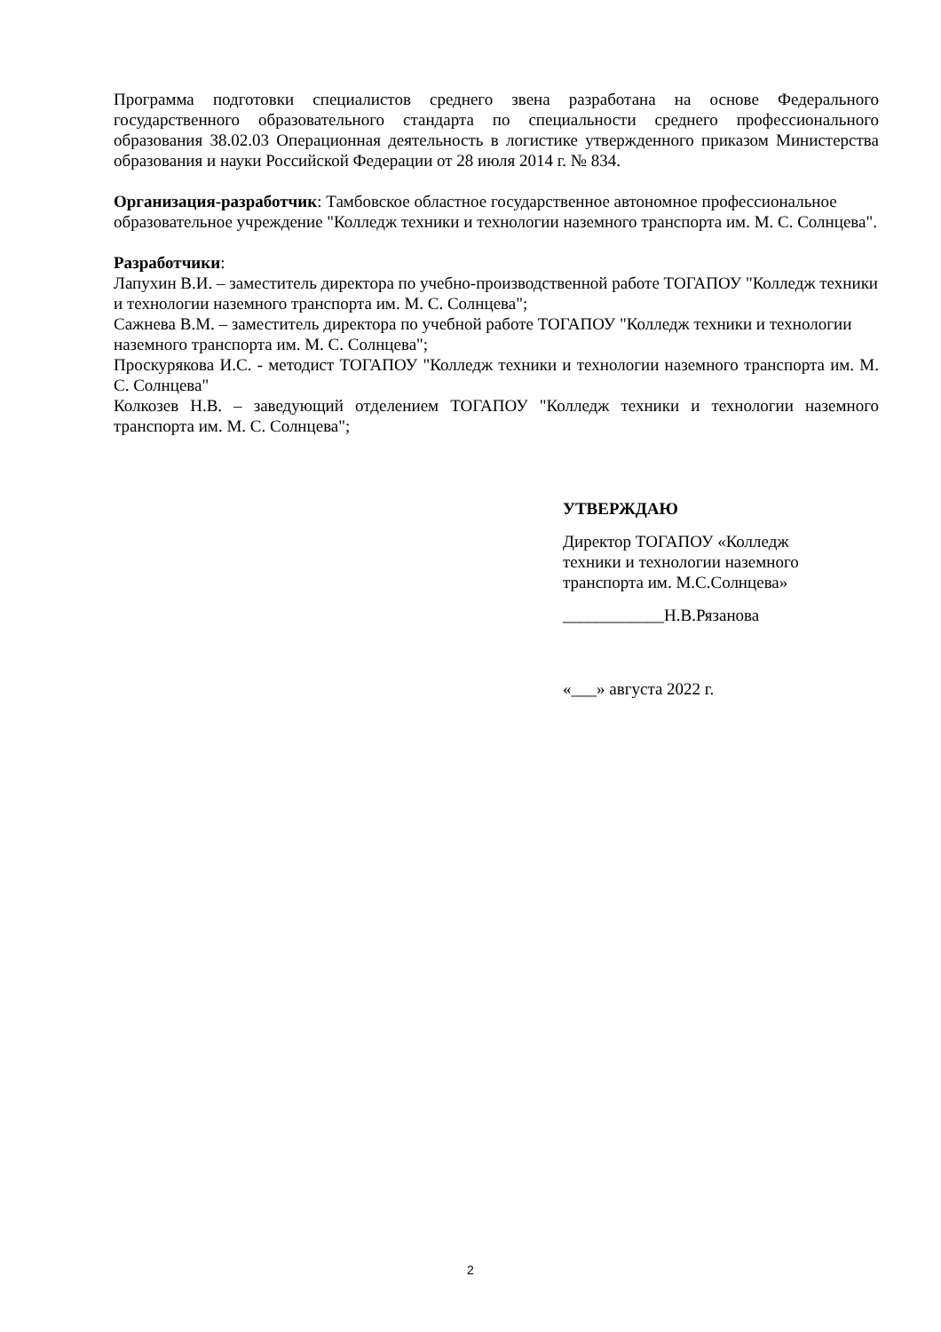Программа подготовки специалистов среднего звена разработана на основе Федерального государственного образовательного стандарта по специальности среднего профессионального образования 38.02.03 Операционная деятельность в логистике утвержденного приказом Министерства образования и науки Российской Федерации от 28 июля 2014 г. № 834.
Организация-разработчик: Тамбовское областное государственное автономное профессиональное образовательное учреждение "Колледж техники и технологии наземного транспорта им. М. С. Солнцева".
Разработчики:
Лапухин В.И. – заместитель директора по учебно-производственной работе ТОГАПОУ "Колледж техники и технологии наземного транспорта им. М. С. Солнцева";
Сажнева В.М. – заместитель директора по учебной работе ТОГАПОУ "Колледж техники и технологии наземного транспорта им. М. С. Солнцева";
Проскурякова И.С. - методист ТОГАПОУ "Колледж техники и технологии наземного транспорта им. М. С. Солнцева"
Колкозев Н.В. – заведующий отделением ТОГАПОУ "Колледж техники и технологии наземного транспорта им. М. С. Солнцева";
УТВЕРЖДАЮ
Директор ТОГАПОУ «Колледж
техники и технологии наземного
транспорта им. М.С.Солнцева»
____________Н.В.Рязанова
«___» августа 2022 г.
2